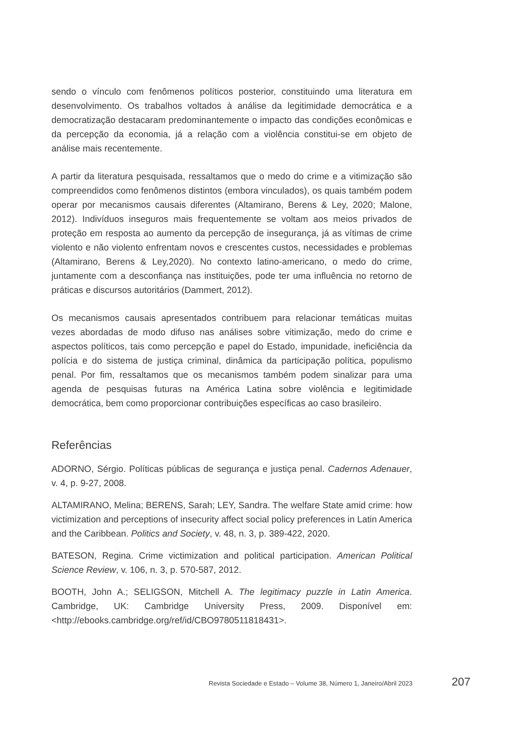sendo o vínculo com fenômenos políticos posterior, constituindo uma literatura em desenvolvimento. Os trabalhos voltados à análise da legitimidade democrática e a democratização destacaram predominantemente o impacto das condições econômicas e da percepção da economia, já a relação com a violência constitui-se em objeto de análise mais recentemente.
A partir da literatura pesquisada, ressaltamos que o medo do crime e a vitimização são compreendidos como fenômenos distintos (embora vinculados), os quais também podem operar por mecanismos causais diferentes (Altamirano, Berens & Ley, 2020; Malone, 2012). Indivíduos inseguros mais frequentemente se voltam aos meios privados de proteção em resposta ao aumento da percepção de insegurança, já as vítimas de crime violento e não violento enfrentam novos e crescentes custos, necessidades e problemas (Altamirano, Berens & Ley,2020). No contexto latino-americano, o medo do crime, juntamente com a desconfiança nas instituições, pode ter uma influência no retorno de práticas e discursos autoritários (Dammert, 2012).
Os mecanismos causais apresentados contribuem para relacionar temáticas muitas vezes abordadas de modo difuso nas análises sobre vitimização, medo do crime e aspectos políticos, tais como percepção e papel do Estado, impunidade, ineficiência da polícia e do sistema de justiça criminal, dinâmica da participação política, populismo penal. Por fim, ressaltamos que os mecanismos também podem sinalizar para uma agenda de pesquisas futuras na América Latina sobre violência e legitimidade democrática, bem como proporcionar contribuições específicas ao caso brasileiro.
Referências
ADORNO, Sérgio. Políticas públicas de segurança e justiça penal. Cadernos Adenauer, v. 4, p. 9-27, 2008.
ALTAMIRANO, Melina; BERENS, Sarah; LEY, Sandra. The welfare State amid crime: how victimization and perceptions of insecurity affect social policy preferences in Latin America and the Caribbean. Politics and Society, v. 48, n. 3, p. 389-422, 2020.
BATESON, Regina. Crime victimization and political participation. American Political Science Review, v. 106, n. 3, p. 570-587, 2012.
BOOTH, John A.; SELIGSON, Mitchell A. The legitimacy puzzle in Latin America. Cambridge, UK: Cambridge University Press, 2009. Disponível em: <http://ebooks.cambridge.org/ref/id/CBO9780511818431>.
Revista Sociedade e Estado – Volume 38, Número 1, Janeiro/Abril 2023 207